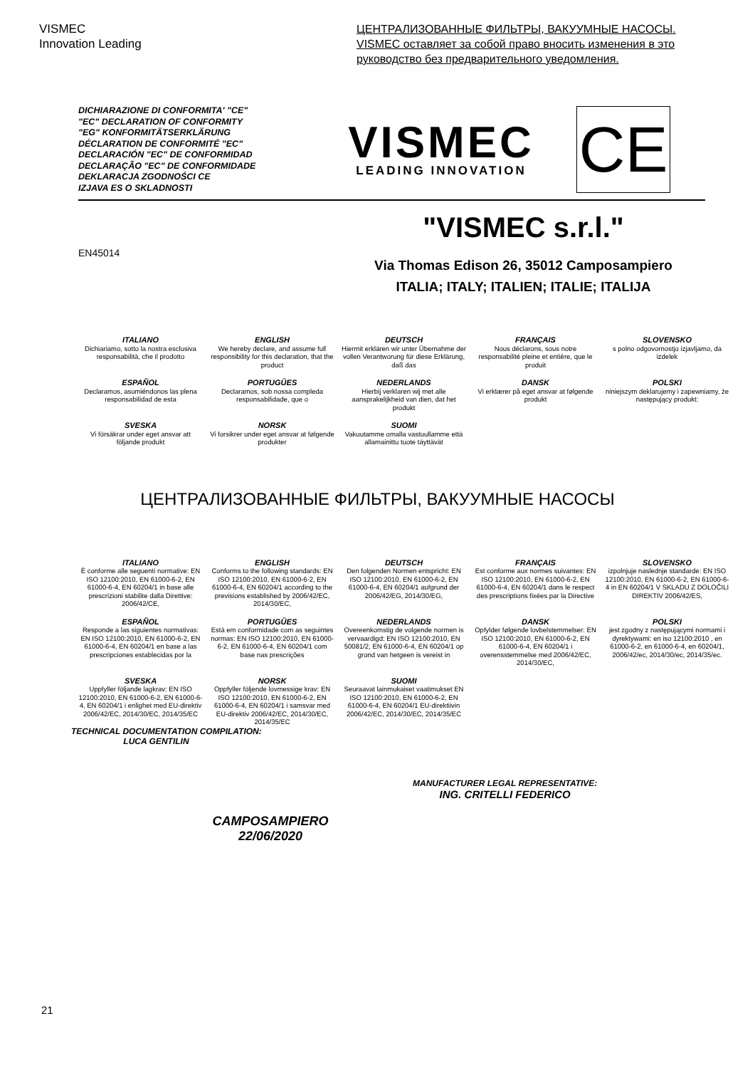VISMEC
Innovation Leading
ЦЕНТРАЛИЗОВАННЫЕ ФИЛЬТРЫ, ВАКУУМНЫЕ НАСОСЫ.
VISMEC оставляет за собой право вносить изменения в это руководство без предварительного уведомления.
DICHIARAZIONE DI CONFORMITA' "CE"
"EC" DECLARATION OF CONFORMITY
"EG" KONFORMITÄTSERKLÄRUNG
DÉCLARATION DE CONFORMITÉ "EC"
DECLARACIÓN "EC" DE CONFORMIDAD
DECLARAÇÃO "EC" DE CONFORMIDADE
DEKLARACJA ZGODNOŚCI CE
IZJAVA ES O SKLADNOSTI
VISMEC
LEADING INNOVATION
CE
EN45014
"VISMEC s.r.l."
Via Thomas Edison 26, 35012 Camposampiero
ITALIA; ITALY; ITALIEN; ITALIE; ITALIJA
ITALIANO
Dichiariamo, sotto la nostra esclusiva responsabilità, che il prodotto
ENGLISH
We hereby declare, and assume full responsibility for this declaration, that the product
DEUTSCH
Hiermit erklären wir unter Übernahme der vollen Verantworung für diese Erklärung, daß das
FRANÇAIS
Nous déclarons, sous notre responsabilité pleine et entière, que le produit
SLOVENSKO
s polno odgovornostjo izjavljamo, da izdelek
ESPAÑOL
Declaramos, asumiéndonos las plena responsabilidad de esta
PORTUGÛES
Declaramos, sob nossa compleda responsabilidade, que o
NEDERLANDS
Hierbij verklaren wij met alle aansprakelijkheid van dien, dat het produkt
DANSK
Vi erklærer på eget ansvar at følgende produkt
POLSKI
niniejszym deklarujemy i zapewniamy, że następujący produkt:
SVESKA
Vi försäkrar under eget ansvar att följande produkt
NORSK
Vi forsikrer under eget ansvar at følgende produkter
SUOMI
Vakuutamme omalla vastuullamme että allamainittu tuote täyttävät
ЦЕНТРАЛИЗОВАННЫЕ ФИЛЬТРЫ, ВАКУУМНЫЕ НАСОСЫ
ITALIANO
È conforme alle seguenti normative: EN ISO 12100:2010, EN 61000-6-2, EN 61000-6-4, EN 60204/1 in base alle prescrizioni stabilite dalla Direttive: 2006/42/CE,
ENGLISH
Conforms to the following standards: EN ISO 12100:2010, EN 61000-6-2, EN 61000-6-4, EN 60204/1 according to the previsions established by 2006/42/EC, 2014/30/EC,
DEUTSCH
Den folgenden Normen entspricht: EN ISO 12100:2010, EN 61000-6-2, EN 61000-6-4, EN 60204/1 aufgrund der 2006/42/EG, 2014/30/EG,
FRANÇAIS
Est conforme aux normes suivantes: EN ISO 12100:2010, EN 61000-6-2, EN 61000-6-4, EN 60204/1 dans le respect des prescriptions fixées par la Directive
SLOVENSKO
izpolnjuje naslednje standarde: EN ISO 12100:2010, EN 61000-6-2, EN 61000-6-4 in EN 60204/1 V SKLADU Z DOLOČILI DIREKTIV 2006/42/ES,
ESPAÑOL
Responde a las siguientes normativas: EN ISO 12100:2010, EN 61000-6-2, EN 61000-6-4, EN 60204/1 en base a las prescripciones establecidas por la
PORTUGÛES
Està em conformidade com as seguintes normas: EN ISO 12100:2010, EN 61000-6-2, EN 61000-6-4, EN 60204/1 com base nas prescrições
NEDERLANDS
Overeenkomstig de volgende normen is vervaardigd: EN ISO 12100:2010, EN 50081/2, EN 61000-6-4, EN 60204/1 op grond van hetgeen is vereist in
DANSK
Opfylder følgende lovbelstemmelser: EN ISO 12100:2010, EN 61000-6-2, EN 61000-6-4, EN 60204/1 i overensstemmelse med 2006/42/EC, 2014/30/EC,
POLSKI
jest zgodny z następującymi normami i dyrektywami: en iso 12100:2010 , en 61000-6-2, en 61000-6-4, en 60204/1, 2006/42/ec, 2014/30/ec, 2014/35/ec.
SVESKA
Uppfyller följande lagkrav: EN ISO 12100:2010, EN 61000-6-2, EN 61000-6-4, EN 60204/1 i enlighet med EU-direktiv 2006/42/EC, 2014/30/EC, 2014/35/EC
NORSK
Oppfyller följende lovmessige krav: EN ISO 12100:2010, EN 61000-6-2, EN 61000-6-4, EN 60204/1 i samsvar med EU-direktiv 2006/42/EC, 2014/30/EC, 2014/35/EC
SUOMI
Seuraavat lainmukaiset vaatimukset EN ISO 12100:2010, EN 61000-6-2, EN 61000-6-4, EN 60204/1 EU-direktiivin 2006/42/EC, 2014/30/EC, 2014/35/EC
TECHNICAL DOCUMENTATION COMPILATION:
LUCA GENTILIN
CAMPOSAMPIERO
22/06/2020
MANUFACTURER LEGAL REPRESENTATIVE:
ING. CRITELLI FEDERICO
21